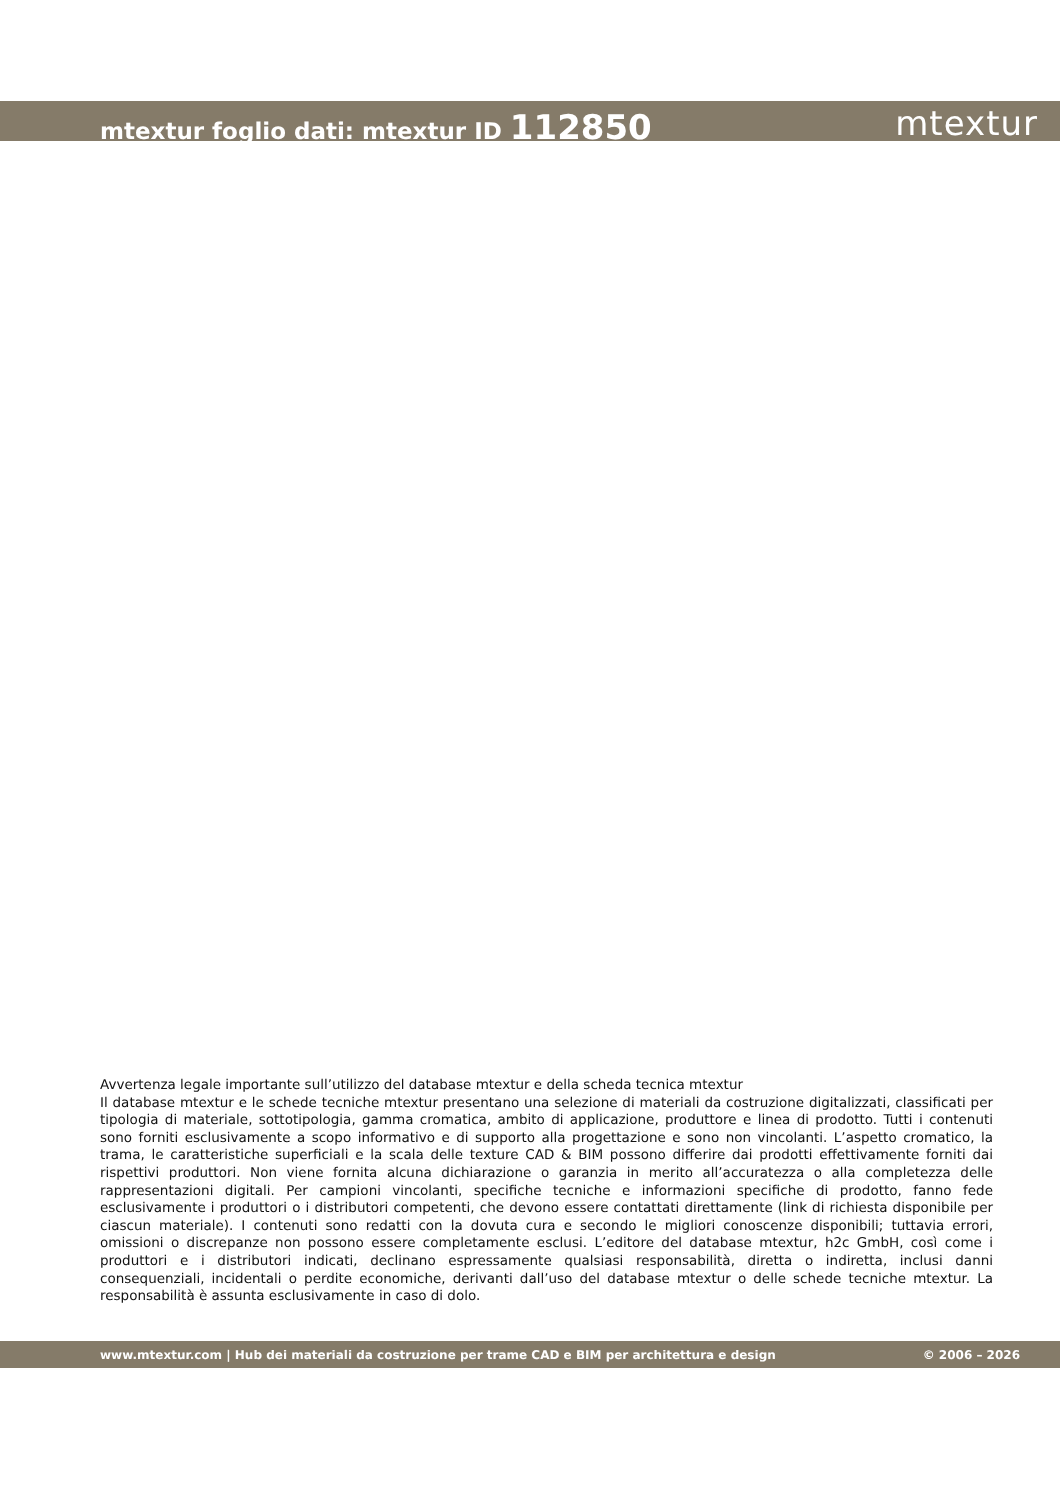mtextur foglio dati: mtextur ID 112850 mtextur
Avvertenza legale importante sull’utilizzo del database mtextur e della scheda tecnica mtextur
Il database mtextur e le schede tecniche mtextur presentano una selezione di materiali da costruzione digitalizzati, classificati per tipologia di materiale, sottotipologia, gamma cromatica, ambito di applicazione, produttore e linea di prodotto. Tutti i contenuti sono forniti esclusivamente a scopo informativo e di supporto alla progettazione e sono non vincolanti. L’aspetto cromatico, la trama, le caratteristiche superficiali e la scala delle texture CAD & BIM possono differire dai prodotti effettivamente forniti dai rispettivi produttori. Non viene fornita alcuna dichiarazione o garanzia in merito all’accuratezza o alla completezza delle rappresentazioni digitali. Per campioni vincolanti, specifiche tecniche e informazioni specifiche di prodotto, fanno fede esclusivamente i produttori o i distributori competenti, che devono essere contattati direttamente (link di richiesta disponibile per ciascun materiale). I contenuti sono redatti con la dovuta cura e secondo le migliori conoscenze disponibili; tuttavia errori, omissioni o discrepanze non possono essere completamente esclusi. L’editore del database mtextur, h2c GmbH, così come i produttori e i distributori indicati, declinano espressamente qualsiasi responsabilità, diretta o indiretta, inclusi danni consequenziali, incidentali o perdite economiche, derivanti dall’uso del database mtextur o delle schede tecniche mtextur. La responsabilità è assunta esclusivamente in caso di dolo.
www.mtextur.com | Hub dei materiali da costruzione per trame CAD e BIM per architettura e design © 2006 – 2026